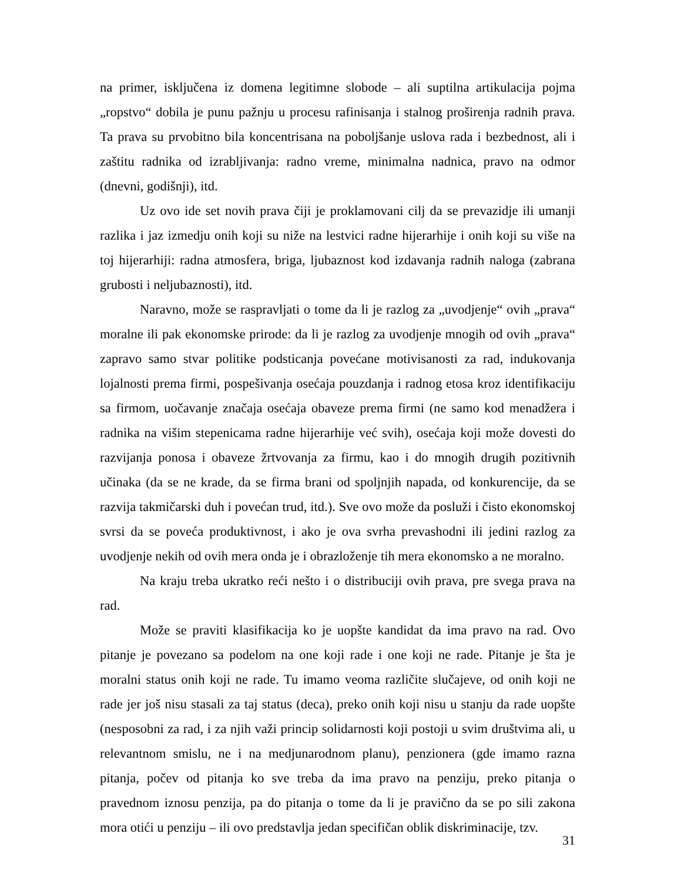na primer, isključena iz domena legitimne slobode – ali suptilna artikulacija pojma „ropstvo“ dobila je punu pažnju u procesu rafinisanja i stalnog proširenja radnih prava. Ta prava su prvobitno bila koncentrisana na poboljšanje uslova rada i bezbednost, ali i zaštitu radnika od izrabljivanja: radno vreme, minimalna nadnica, pravo na odmor (dnevni, godišnji), itd.
Uz ovo ide set novih prava čiji je proklamovani cilj da se prevazidje ili umanji razlika i jaz izmedju onih koji su niže na lestvici radne hijerarhije i onih koji su više na toj hijerarhiji: radna atmosfera, briga, ljubaznost kod izdavanja radnih naloga (zabrana grubosti i neljubaznosti), itd.
Naravno, može se raspravljati o tome da li je razlog za „uvodjenje“ ovih „prava“ moralne ili pak ekonomske prirode: da li je razlog za uvodjenje mnogih od ovih „prava“ zapravo samo stvar politike podsticanja povećane motivisanosti za rad, indukovanja lojalnosti prema firmi, pospešivanja osećaja pouzdanja i radnog etosa kroz identifikaciju sa firmom, uočavanje značaja osećaja obaveze prema firmi (ne samo kod menadžera i radnika na višim stepenicama radne hijerarhije već svih), osećaja koji može dovesti do razvijanja ponosa i obaveze žrtvovanja za firmu, kao i do mnogih drugih pozitivnih učinaka (da se ne krade, da se firma brani od spoljnjih napada, od konkurencije, da se razvija takmičarski duh i povećan trud, itd.). Sve ovo može da posluži i čisto ekonomskoj svrsi da se poveća produktivnost, i ako je ova svrha prevashodni ili jedini razlog za uvodjenje nekih od ovih mera onda je i obrazloženje tih mera ekonomsko a ne moralno.
Na kraju treba ukratko reći nešto i o distribuciji ovih prava, pre svega prava na rad.
Može se praviti klasifikacija ko je uopšte kandidat da ima pravo na rad. Ovo pitanje je povezano sa podelom na one koji rade i one koji ne rade. Pitanje je šta je moralni status onih koji ne rade. Tu imamo veoma različite slučajeve, od onih koji ne rade jer još nisu stasali za taj status (deca), preko onih koji nisu u stanju da rade uopšte (nesposobni za rad, i za njih važi princip solidarnosti koji postoji u svim društvima ali, u relevantnom smislu, ne i na medjunarodnom planu), penzionera (gde imamo razna pitanja, počev od pitanja ko sve treba da ima pravo na penziju, preko pitanja o pravednom iznosu penzija, pa do pitanja o tome da li je pravično da se po sili zakona mora otići u penziju – ili ovo predstavlja jedan specifičan oblik diskriminacije, tzv.
31